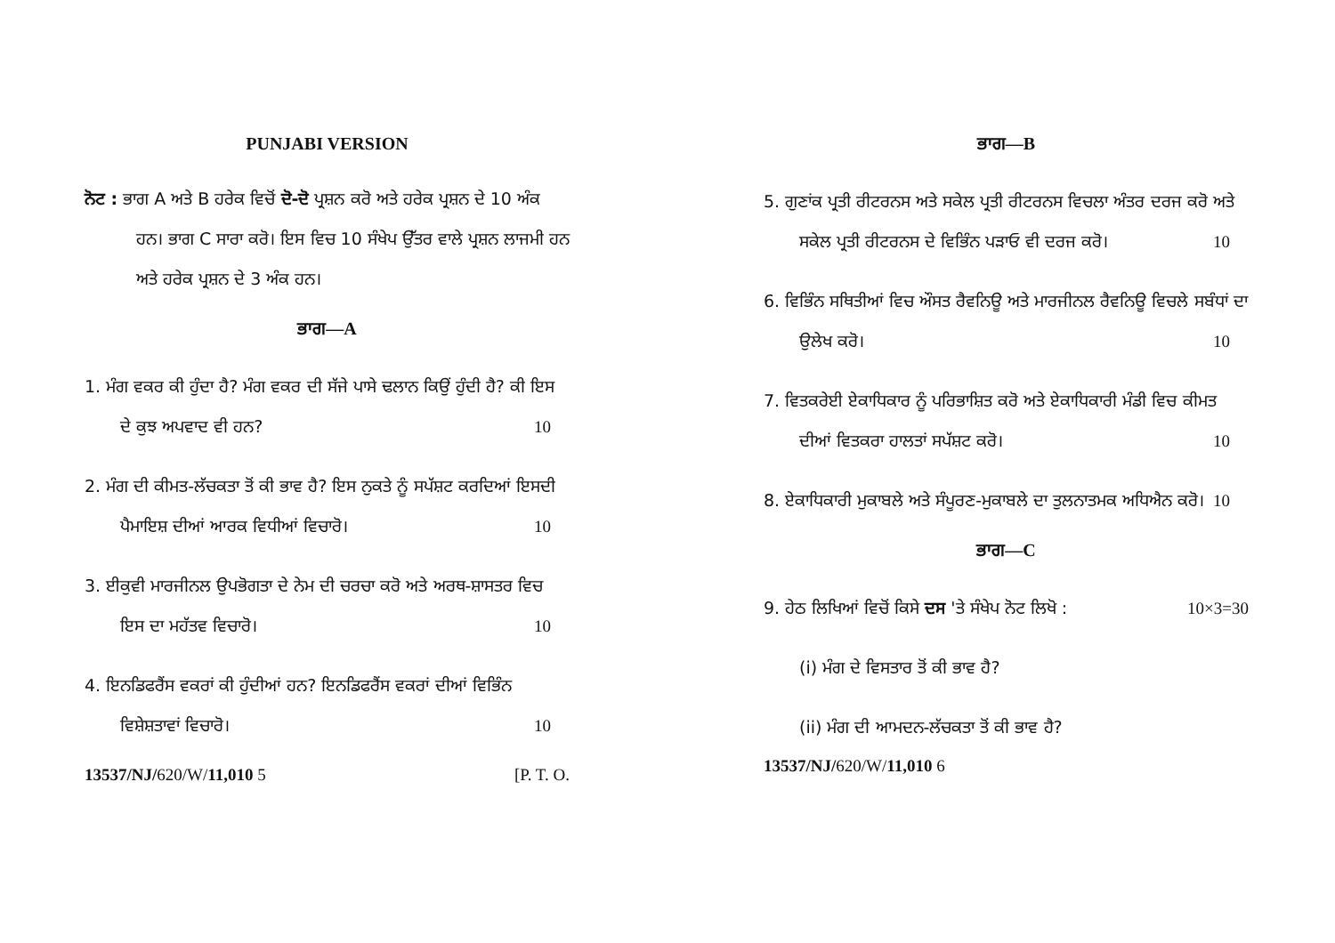PUNJABI VERSION
ਨੋਟ : ਭਾਗ A ਅਤੇ B ਹਰੇਕ ਵਿਚੋਂ ਦੋ-ਦੋ ਪ੍ਰਸ਼ਨ ਕਰੋ ਅਤੇ ਹਰੇਕ ਪ੍ਰਸ਼ਨ ਦੇ 10 ਅੰਕ ਹਨ। ਭਾਗ C ਸਾਰਾ ਕਰੋ। ਇਸ ਵਿਚ 10 ਸੰਖੇਪ ਉੱਤਰ ਵਾਲੇ ਪ੍ਰਸ਼ਨ ਲਾਜਮੀ ਹਨ ਅਤੇ ਹਰੇਕ ਪ੍ਰਸ਼ਨ ਦੇ 3 ਅੰਕ ਹਨ।
ਭਾਗ—A
1. ਮੰਗ ਵਕਰ ਕੀ ਹੁੰਦਾ ਹੈ? ਮੰਗ ਵਕਰ ਦੀ ਸੱਜੇ ਪਾਸੇ ਢਲਾਨ ਕਿਉਂ ਹੁੰਦੀ ਹੈ? ਕੀ ਇਸ ਦੇ ਕੁਝ ਅਪਵਾਦ ਵੀ ਹਨ? 10
2. ਮੰਗ ਦੀ ਕੀਮਤ-ਲੱਚਕਤਾ ਤੋਂ ਕੀ ਭਾਵ ਹੈ? ਇਸ ਨੁਕਤੇ ਨੂੰ ਸਪੱਸ਼ਟ ਕਰਦਿਆਂ ਇਸਦੀ ਪੈਮਾਇਸ਼ ਦੀਆਂ ਆਰਕ ਵਿਧੀਆਂ ਵਿਚਾਰੋ। 10
3. ਈਕੁਵੀ ਮਾਰਜੀਨਲ ਉਪਭੋਗਤਾ ਦੇ ਨੇਮ ਦੀ ਚਰਚਾ ਕਰੋ ਅਤੇ ਅਰਥ-ਸ਼ਾਸਤਰ ਵਿਚ ਇਸ ਦਾ ਮਹੱਤਵ ਵਿਚਾਰੋ। 10
4. ਇਨਡਿਫਰੈਂਸ ਵਕਰਾਂ ਕੀ ਹੁੰਦੀਆਂ ਹਨ? ਇਨਡਿਫਰੈਂਸ ਵਕਰਾਂ ਦੀਆਂ ਵਿਭਿੰਨ ਵਿਸ਼ੇਸ਼ਤਾਵਾਂ ਵਿਚਾਰੋ। 10
13537/NJ/620/W/11,010 5 [P. T. O.
ਭਾਗ—B
5. ਗੁਣਾਂਕ ਪ੍ਰਤੀ ਰੀਟਰਨਸ ਅਤੇ ਸਕੇਲ ਪ੍ਰਤੀ ਰੀਟਰਨਸ ਵਿਚਲਾ ਅੰਤਰ ਦਰਜ ਕਰੋ ਅਤੇ ਸਕੇਲ ਪ੍ਰਤੀ ਰੀਟਰਨਸ ਦੇ ਵਿਭਿੰਨ ਪੜਾਓ ਵੀ ਦਰਜ ਕਰੋ। 10
6. ਵਿਭਿੰਨ ਸਥਿਤੀਆਂ ਵਿਚ ਔਸਤ ਰੈਵਨਿਊ ਅਤੇ ਮਾਰਜੀਨਲ ਰੈਵਨਿਊ ਵਿਚਲੇ ਸਬੰਧਾਂ ਦਾ ਉਲੇਖ ਕਰੋ। 10
7. ਵਿਤਕਰੇਈ ਏਕਾਧਿਕਾਰ ਨੂੰ ਪਰਿਭਾਸ਼ਿਤ ਕਰੋ ਅਤੇ ਏਕਾਧਿਕਾਰੀ ਮੰਡੀ ਵਿਚ ਕੀਮਤ ਦੀਆਂ ਵਿਤਕਰਾ ਹਾਲਤਾਂ ਸਪੱਸ਼ਟ ਕਰੋ। 10
8. ਏਕਾਧਿਕਾਰੀ ਮੁਕਾਬਲੇ ਅਤੇ ਸੰਪੂਰਣ-ਮੁਕਾਬਲੇ ਦਾ ਤੁਲਨਾਤਮਕ ਅਧਿਐਨ ਕਰੋ। 10
ਭਾਗ—C
9. ਹੇਠ ਲਿਖਿਆਂ ਵਿਚੋਂ ਕਿਸੇ ਦਸ 'ਤੇ ਸੰਖੇਪ ਨੋਟ ਲਿਖੋ : 10×3=30
(i) ਮੰਗ ਦੇ ਵਿਸਤਾਰ ਤੋਂ ਕੀ ਭਾਵ ਹੈ?
(ii) ਮੰਗ ਦੀ ਆਮਦਨ-ਲੱਚਕਤਾ ਤੋਂ ਕੀ ਭਾਵ ਹੈ?
13537/NJ/620/W/11,010 6